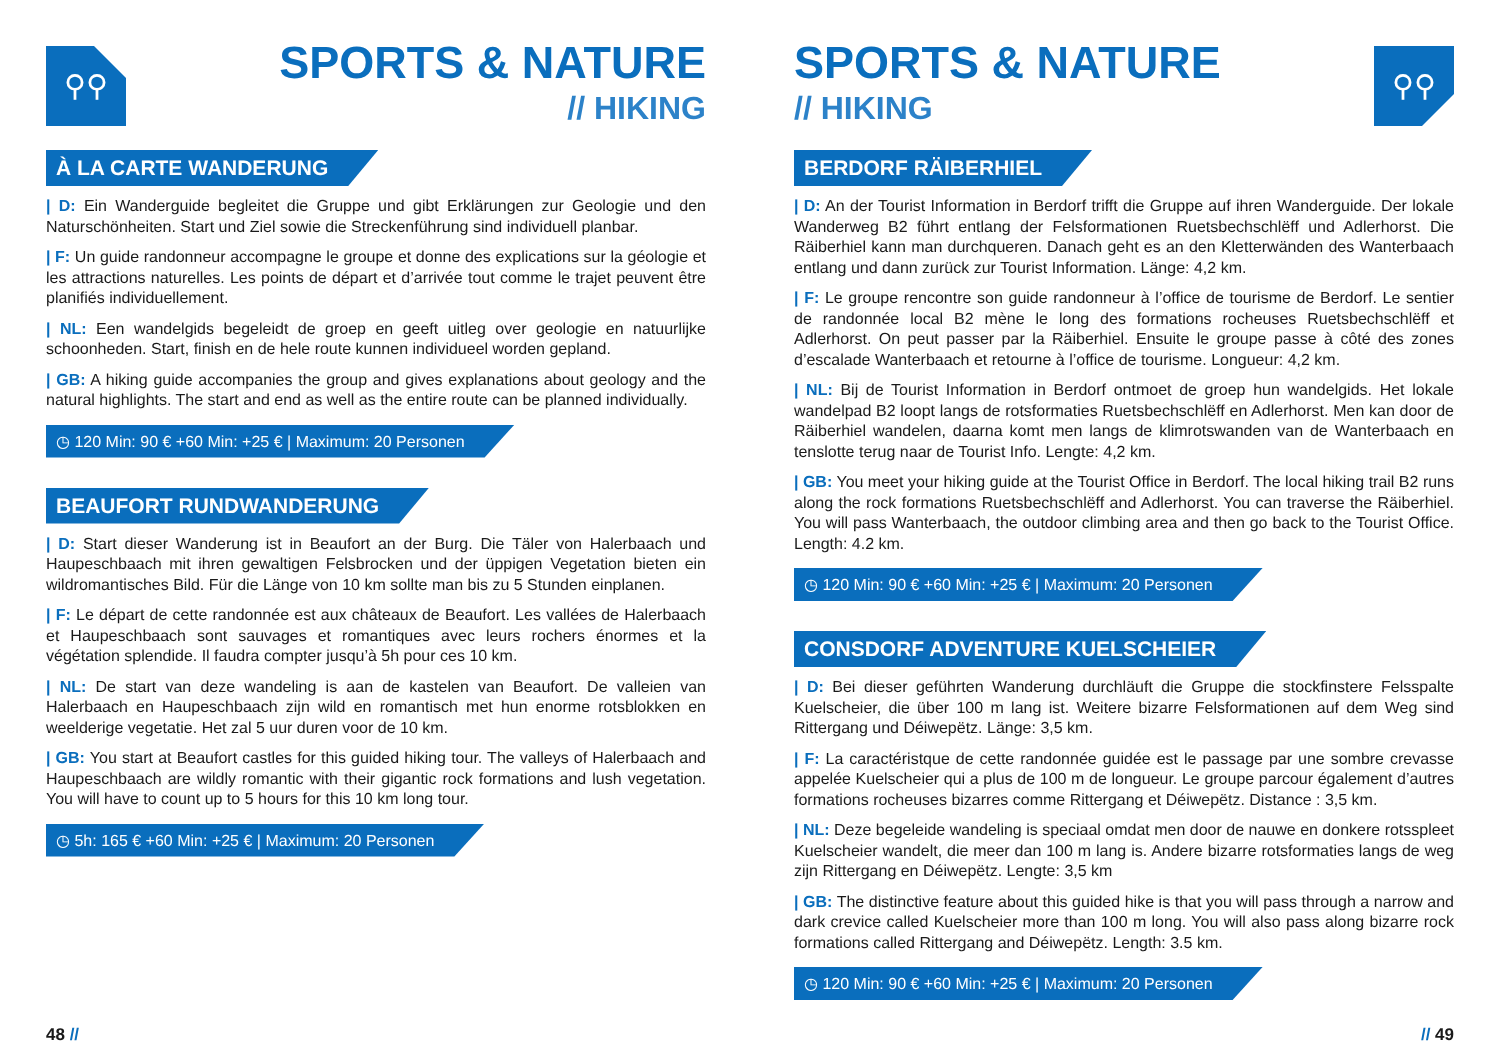⚲⚲ SPORTS & NATURE
// HIKING
À LA CARTE WANDERUNG
| D: Ein Wanderguide begleitet die Gruppe und gibt Erklärungen zur Geologie und den Naturschönheiten. Start und Ziel sowie die Streckenführung sind individuell planbar.
| F: Un guide randonneur accompagne le groupe et donne des explications sur la géologie et les attractions naturelles. Les points de départ et d’arrivée tout comme le trajet peuvent être planifiés individuellement.
| NL: Een wandelgids begeleidt de groep en geeft uitleg over geologie en natuurlijke schoonheden. Start, finish en de hele route kunnen individueel worden gepland.
| GB: A hiking guide accompanies the group and gives explanations about geology and the natural highlights. The start and end as well as the entire route can be planned individually.
◷ 120 Min: 90 € +60 Min: +25 € | Maximum: 20 Personen
BEAUFORT RUNDWANDERUNG
| D: Start dieser Wanderung ist in Beaufort an der Burg. Die Täler von Halerbaach und Haupeschbaach mit ihren gewaltigen Felsbrocken und der üppigen Vegetation bieten ein wildromantisches Bild. Für die Länge von 10 km sollte man bis zu 5 Stunden einplanen.
| F: Le départ de cette randonnée est aux châteaux de Beaufort. Les vallées de Halerbaach et Haupeschbaach sont sauvages et romantiques avec leurs rochers énormes et la végétation splendide. Il faudra compter jusqu’à 5h pour ces 10 km.
| NL: De start van deze wandeling is aan de kastelen van Beaufort. De valleien van Halerbaach en Haupeschbaach zijn wild en romantisch met hun enorme rotsblokken en weelderige vegetatie. Het zal 5 uur duren voor de 10 km.
| GB: You start at Beaufort castles for this guided hiking tour. The valleys of Halerbaach and Haupeschbaach are wildly romantic with their gigantic rock formations and lush vegetation. You will have to count up to 5 hours for this 10 km long tour.
◷ 5h: 165 € +60 Min: +25 € | Maximum: 20 Personen
48 //
SPORTS & NATURE
// HIKING
⚲⚲
BERDORF RÄIBERHIEL
| D: An der Tourist Information in Berdorf trifft die Gruppe auf ihren Wanderguide. Der lokale Wanderweg B2 führt entlang der Felsformationen Ruetsbechschlëff und Adlerhorst. Die Räiberhiel kann man durchqueren. Danach geht es an den Kletterwänden des Wanterbaach entlang und dann zurück zur Tourist Information. Länge: 4,2 km.
| F: Le groupe rencontre son guide randonneur à l’office de tourisme de Berdorf. Le sentier de randonnée local B2 mène le long des formations rocheuses Ruetsbechschlëff et Adlerhorst. On peut passer par la Räiberhiel. Ensuite le groupe passe à côté des zones d’escalade Wanterbaach et retourne à l’office de tourisme. Longueur: 4,2 km.
| NL: Bij de Tourist Information in Berdorf ontmoet de groep hun wandelgids. Het lokale wandelpad B2 loopt langs de rotsformaties Ruetsbechschlëff en Adlerhorst. Men kan door de Räiberhiel wandelen, daarna komt men langs de klimrotswanden van de Wanterbaach en tenslotte terug naar de Tourist Info. Lengte: 4,2 km.
| GB: You meet your hiking guide at the Tourist Office in Berdorf. The local hiking trail B2 runs along the rock formations Ruetsbechschlëff and Adlerhorst. You can traverse the Räiberhiel. You will pass Wanterbaach, the outdoor climbing area and then go back to the Tourist Office. Length: 4.2 km.
◷ 120 Min: 90 € +60 Min: +25 € | Maximum: 20 Personen
CONSDORF ADVENTURE KUELSCHEIER
| D: Bei dieser geführten Wanderung durchläuft die Gruppe die stockfinstere Felsspalte Kuelscheier, die über 100 m lang ist. Weitere bizarre Felsformationen auf dem Weg sind Rittergang und Déiwepëtz. Länge: 3,5 km.
| F: La caractéristque de cette randonnée guidée est le passage par une sombre crevasse appelée Kuelscheier qui a plus de 100 m de longueur. Le groupe parcour également d’autres formations rocheuses bizarres comme Rittergang et Déiwepëtz. Distance : 3,5 km.
| NL: Deze begeleide wandeling is speciaal omdat men door de nauwe en donkere rotsspleet Kuelscheier wandelt, die meer dan 100 m lang is. Andere bizarre rotsformaties langs de weg zijn Rittergang en Déiwepëtz. Lengte: 3,5 km
| GB: The distinctive feature about this guided hike is that you will pass through a narrow and dark crevice called Kuelscheier more than 100 m long. You will also pass along bizarre rock formations called Rittergang and Déiwepëtz. Length: 3.5 km.
◷ 120 Min: 90 € +60 Min: +25 € | Maximum: 20 Personen
// 49